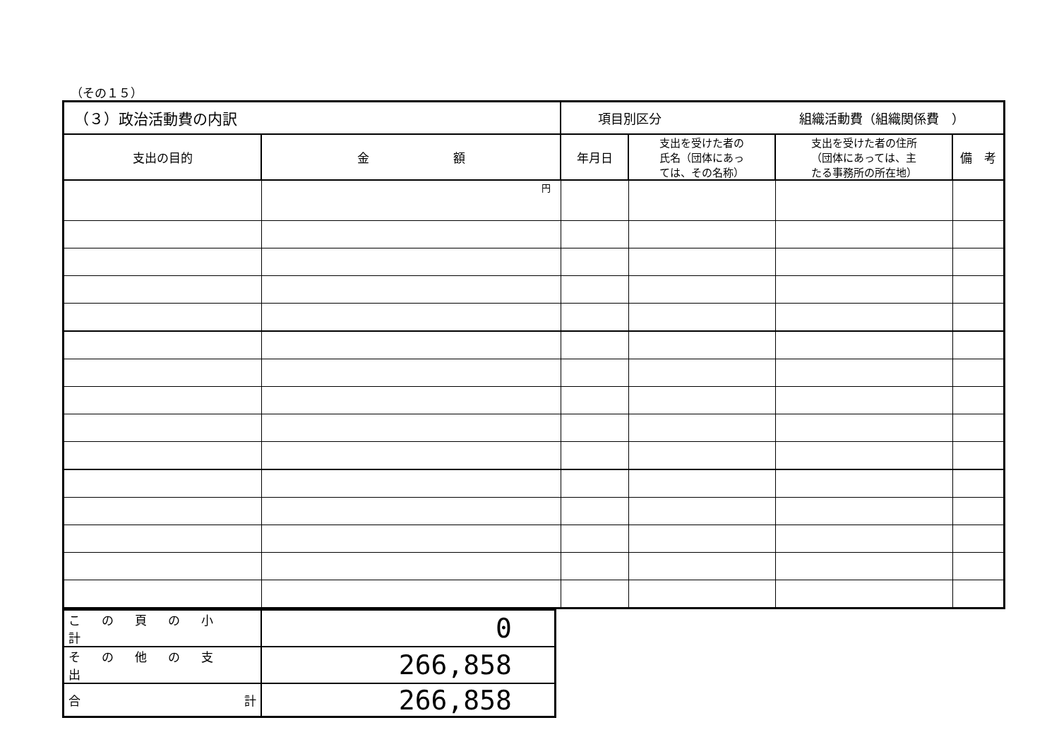（その１５）
| （３）政治活動費の内訳 | | 項目別区分 組織活動費（組織関係費 ） | | | |
| 支出の目的 | 金 額 | 年月日 | 支出を受けた者の 氏名（団体にあっ ては、その名称） | 支出を受けた者の住所 （団体にあっては、主 たる事務所の所在地） | 備 考 |
| | 円 | | | | |
| この頁の小計 | 0 |
| その他の支出 | 266,858 |
| 合 計 | 266,858 |